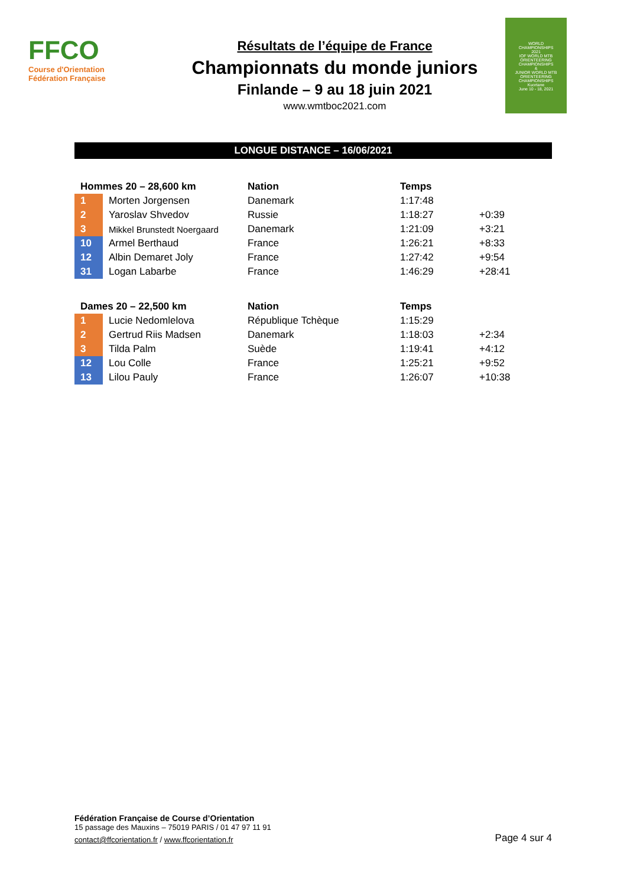FFCO
Course d'Orientation
Fédération Française
Résultats de l’équipe de France
Championnats du monde juniors
Finlande – 9 au 18 juin 2021
www.wmtboc2021.com
WORLD
CHAMPIONSHIPS
2021
IOF WORLD MTB ORIENTEERING CHAMPIONSHIPS
&
JUNIOR WORLD MTB ORIENTEERING CHAMPIONSHIPS
Kuortane
June 10 - 18, 2021
LONGUE DISTANCE – 16/06/2021
| Hommes 20 – 28,600 km | | Nation | Temps | |
| --- | --- | --- | --- | --- |
| 1 | Morten Jorgensen | Danemark | 1:17:48 | |
| 2 | Yaroslav Shvedov | Russie | 1:18:27 | +0:39 |
| 3 | Mikkel Brunstedt Noergaard | Danemark | 1:21:09 | +3:21 |
| 10 | Armel Berthaud | France | 1:26:21 | +8:33 |
| 12 | Albin Demaret Joly | France | 1:27:42 | +9:54 |
| 31 | Logan Labarbe | France | 1:46:29 | +28:41 |
| Dames 20 – 22,500 km | | Nation | Temps | |
| --- | --- | --- | --- | --- |
| 1 | Lucie Nedomlelova | République Tchèque | 1:15:29 | |
| 2 | Gertrud Riis Madsen | Danemark | 1:18:03 | +2:34 |
| 3 | Tilda Palm | Suède | 1:19:41 | +4:12 |
| 12 | Lou Colle | France | 1:25:21 | +9:52 |
| 13 | Lilou Pauly | France | 1:26:07 | +10:38 |
Fédération Française de Course d’Orientation
15 passage des Mauxins – 75019 PARIS / 01 47 97 11 91
contact@ffcorientation.fr / www.ffcorientation.fr
Page 4 sur 4